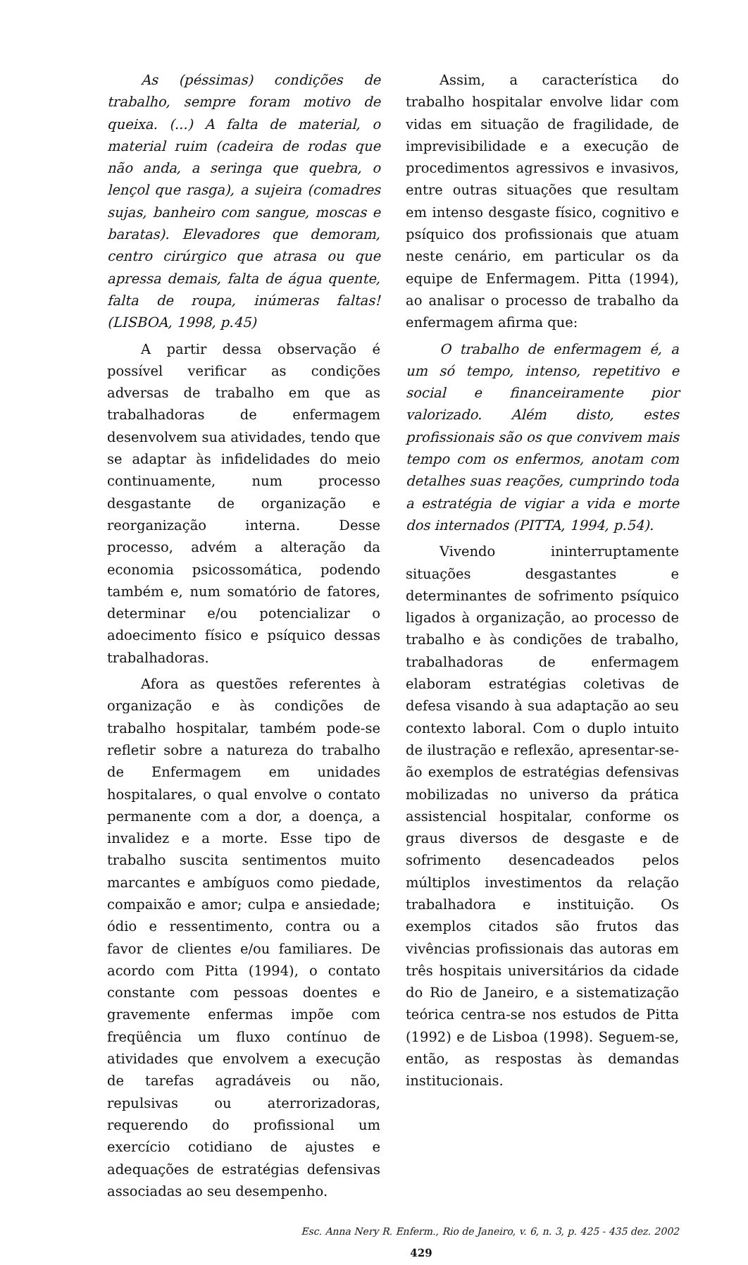As (péssimas) condições de trabalho, sempre foram motivo de queixa. (...) A falta de material, o material ruim (cadeira de rodas que não anda, a seringa que quebra, o lençol que rasga), a sujeira (comadres sujas, banheiro com sangue, moscas e baratas). Elevadores que demoram, centro cirúrgico que atrasa ou que apressa demais, falta de água quente, falta de roupa, inúmeras faltas! (LISBOA, 1998, p.45)
A partir dessa observação é possível verificar as condições adversas de trabalho em que as trabalhadoras de enfermagem desenvolvem sua atividades, tendo que se adaptar às infidelidades do meio continuamente, num processo desgastante de organização e reorganização interna. Desse processo, advém a alteração da economia psicossomática, podendo também e, num somatório de fatores, determinar e/ou potencializar o adoecimento físico e psíquico dessas trabalhadoras.
Afora as questões referentes à organização e às condições de trabalho hospitalar, também pode-se refletir sobre a natureza do trabalho de Enfermagem em unidades hospitalares, o qual envolve o contato permanente com a dor, a doença, a invalidez e a morte. Esse tipo de trabalho suscita sentimentos muito marcantes e ambíguos como piedade, compaixão e amor; culpa e ansiedade; ódio e ressentimento, contra ou a favor de clientes e/ou familiares. De acordo com Pitta (1994), o contato constante com pessoas doentes e gravemente enfermas impõe com freqüência um fluxo contínuo de atividades que envolvem a execução de tarefas agradáveis ou não, repulsivas ou aterrorizadoras, requerendo do profissional um exercício cotidiano de ajustes e adequações de estratégias defensivas associadas ao seu desempenho.
Assim, a característica do trabalho hospitalar envolve lidar com vidas em situação de fragilidade, de imprevisibilidade e a execução de procedimentos agressivos e invasivos, entre outras situações que resultam em intenso desgaste físico, cognitivo e psíquico dos profissionais que atuam neste cenário, em particular os da equipe de Enfermagem. Pitta (1994), ao analisar o processo de trabalho da enfermagem afirma que:
O trabalho de enfermagem é, a um só tempo, intenso, repetitivo e social e financeiramente pior valorizado. Além disto, estes profissionais são os que convivem mais tempo com os enfermos, anotam com detalhes suas reações, cumprindo toda a estratégia de vigiar a vida e morte dos internados (PITTA, 1994, p.54).
Vivendo ininterruptamente situações desgastantes e determinantes de sofrimento psíquico ligados à organização, ao processo de trabalho e às condições de trabalho, trabalhadoras de enfermagem elaboram estratégias coletivas de defesa visando à sua adaptação ao seu contexto laboral. Com o duplo intuito de ilustração e reflexão, apresentar-se-ão exemplos de estratégias defensivas mobilizadas no universo da prática assistencial hospitalar, conforme os graus diversos de desgaste e de sofrimento desencadeados pelos múltiplos investimentos da relação trabalhadora e instituição. Os exemplos citados são frutos das vivências profissionais das autoras em três hospitais universitários da cidade do Rio de Janeiro, e a sistematização teórica centra-se nos estudos de Pitta (1992) e de Lisboa (1998). Seguem-se, então, as respostas às demandas institucionais.
Esc. Anna Nery R. Enferm., Rio de Janeiro, v. 6, n. 3, p. 425 - 435 dez. 2002
429